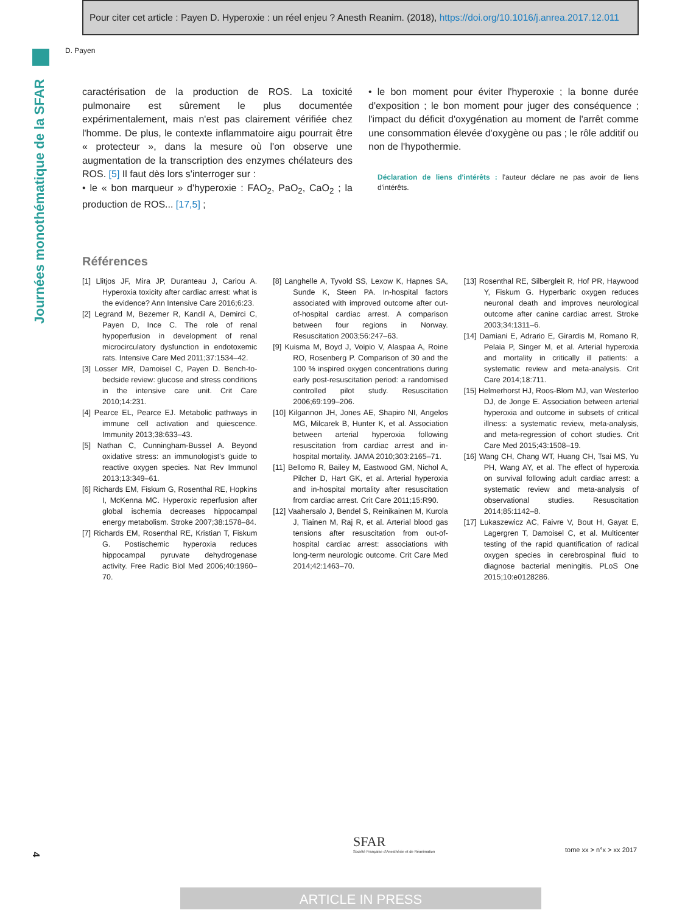Pour citer cet article : Payen D. Hyperoxie : un réel enjeu ? Anesth Reanim. (2018), https://doi.org/10.1016/j.anrea.2017.12.011
Journées monothématique de la SFAR
D. Payen
caractérisation de la production de ROS. La toxicité pulmonaire est sûrement le plus documentée expérimentalement, mais n'est pas clairement vérifiée chez l'homme. De plus, le contexte inflammatoire aigu pourrait être « protecteur », dans la mesure où l'on observe une augmentation de la transcription des enzymes chélateurs des ROS. [5] Il faut dès lors s'interroger sur :
• le « bon marqueur » d'hyperoxie : FAO<sub>2</sub>, PaO<sub>2</sub>, CaO<sub>2</sub> ; la production de ROS... [17,5] ;
• le bon moment pour éviter l'hyperoxie ; la bonne durée d'exposition ; le bon moment pour juger des conséquence ; l'impact du déficit d'oxygénation au moment de l'arrêt comme une consommation élevée d'oxygène ou pas ; le rôle additif ou non de l'hypothermie.
Déclaration de liens d'intérêts : l'auteur déclare ne pas avoir de liens d'intérêts.
Références
[1] Llitjos JF, Mira JP, Duranteau J, Cariou A. Hyperoxia toxicity after cardiac arrest: what is the evidence? Ann Intensive Care 2016;6:23.
[2] Legrand M, Bezemer R, Kandil A, Demirci C, Payen D, Ince C. The role of renal hypoperfusion in development of renal microcirculatory dysfunction in endotoxemic rats. Intensive Care Med 2011;37:1534–42.
[3] Losser MR, Damoisel C, Payen D. Bench-to-bedside review: glucose and stress conditions in the intensive care unit. Crit Care 2010;14:231.
[4] Pearce EL, Pearce EJ. Metabolic pathways in immune cell activation and quiescence. Immunity 2013;38:633–43.
[5] Nathan C, Cunningham-Bussel A. Beyond oxidative stress: an immunologist's guide to reactive oxygen species. Nat Rev Immunol 2013;13:349–61.
[6] Richards EM, Fiskum G, Rosenthal RE, Hopkins I, McKenna MC. Hyperoxic reperfusion after global ischemia decreases hippocampal energy metabolism. Stroke 2007;38:1578–84.
[7] Richards EM, Rosenthal RE, Kristian T, Fiskum G. Postischemic hyperoxia reduces hippocampal pyruvate dehydrogenase activity. Free Radic Biol Med 2006;40:1960–70.
[8] Langhelle A, Tyvold SS, Lexow K, Hapnes SA, Sunde K, Steen PA. In-hospital factors associated with improved outcome after out-of-hospital cardiac arrest. A comparison between four regions in Norway. Resuscitation 2003;56:247–63.
[9] Kuisma M, Boyd J, Voipio V, Alaspaa A, Roine RO, Rosenberg P. Comparison of 30 and the 100 % inspired oxygen concentrations during early post-resuscitation period: a randomised controlled pilot study. Resuscitation 2006;69:199–206.
[10] Kilgannon JH, Jones AE, Shapiro NI, Angelos MG, Milcarek B, Hunter K, et al. Association between arterial hyperoxia following resuscitation from cardiac arrest and in-hospital mortality. JAMA 2010;303:2165–71.
[11] Bellomo R, Bailey M, Eastwood GM, Nichol A, Pilcher D, Hart GK, et al. Arterial hyperoxia and in-hospital mortality after resuscitation from cardiac arrest. Crit Care 2011;15:R90.
[12] Vaahersalo J, Bendel S, Reinikainen M, Kurola J, Tiainen M, Raj R, et al. Arterial blood gas tensions after resuscitation from out-of-hospital cardiac arrest: associations with long-term neurologic outcome. Crit Care Med 2014;42:1463–70.
[13] Rosenthal RE, Silbergleit R, Hof PR, Haywood Y, Fiskum G. Hyperbaric oxygen reduces neuronal death and improves neurological outcome after canine cardiac arrest. Stroke 2003;34:1311–6.
[14] Damiani E, Adrario E, Girardis M, Romano R, Pelaia P, Singer M, et al. Arterial hyperoxia and mortality in critically ill patients: a systematic review and meta-analysis. Crit Care 2014;18:711.
[15] Helmerhorst HJ, Roos-Blom MJ, van Westerloo DJ, de Jonge E. Association between arterial hyperoxia and outcome in subsets of critical illness: a systematic review, meta-analysis, and meta-regression of cohort studies. Crit Care Med 2015;43:1508–19.
[16] Wang CH, Chang WT, Huang CH, Tsai MS, Yu PH, Wang AY, et al. The effect of hyperoxia on survival following adult cardiac arrest: a systematic review and meta-analysis of observational studies. Resuscitation 2014;85:1142–8.
[17] Lukaszewicz AC, Faivre V, Bout H, Gayat E, Lagergren T, Damoisel C, et al. Multicenter testing of the rapid quantification of radical oxygen species in cerebrospinal fluid to diagnose bacterial meningitis. PLoS One 2015;10:e0128286.
4
SFAR
Société Française d'Anesthésie et de Réanimation
tome xx > n°x > xx 2017
ARTICLE IN PRESS